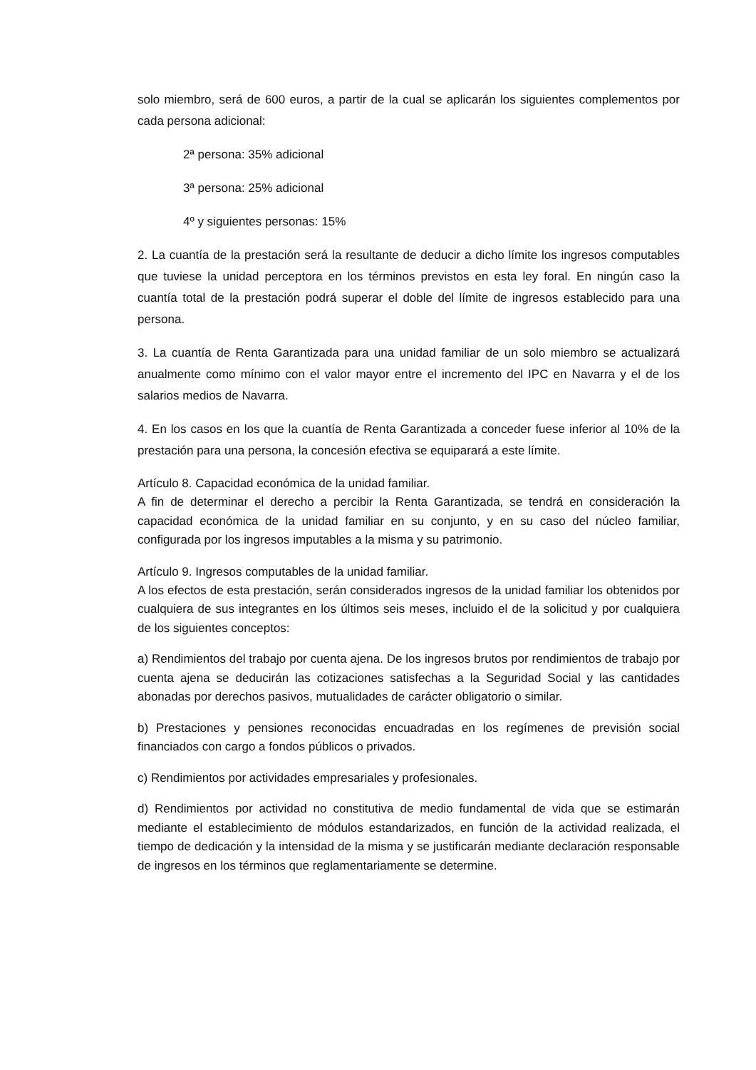solo miembro, será de 600 euros, a partir de la cual se aplicarán los siguientes complementos por cada persona adicional:
2ª persona: 35% adicional
3ª persona: 25% adicional
4º y siguientes personas: 15%
2. La cuantía de la prestación será la resultante de deducir a dicho límite los ingresos computables que tuviese la unidad perceptora en los términos previstos en esta ley foral. En ningún caso la cuantía total de la prestación podrá superar el doble del límite de ingresos establecido para una persona.
3. La cuantía de Renta Garantizada para una unidad familiar de un solo miembro se actualizará anualmente como mínimo con el valor mayor entre el incremento del IPC en Navarra y el de los salarios medios de Navarra.
4. En los casos en los que la cuantía de Renta Garantizada a conceder fuese inferior al 10% de la prestación para una persona, la concesión efectiva se equiparará a este límite.
Artículo 8. Capacidad económica de la unidad familiar.
A fin de determinar el derecho a percibir la Renta Garantizada, se tendrá en consideración la capacidad económica de la unidad familiar en su conjunto, y en su caso del núcleo familiar, configurada por los ingresos imputables a la misma y su patrimonio.
Artículo 9. Ingresos computables de la unidad familiar.
A los efectos de esta prestación, serán considerados ingresos de la unidad familiar los obtenidos por cualquiera de sus integrantes en los últimos seis meses, incluido el de la solicitud y por cualquiera de los siguientes conceptos:
a) Rendimientos del trabajo por cuenta ajena. De los ingresos brutos por rendimientos de trabajo por cuenta ajena se deducirán las cotizaciones satisfechas a la Seguridad Social y las cantidades abonadas por derechos pasivos, mutualidades de carácter obligatorio o similar.
b) Prestaciones y pensiones reconocidas encuadradas en los regímenes de previsión social financiados con cargo a fondos públicos o privados.
c) Rendimientos por actividades empresariales y profesionales.
d) Rendimientos por actividad no constitutiva de medio fundamental de vida que se estimarán mediante el establecimiento de módulos estandarizados, en función de la actividad realizada, el tiempo de dedicación y la intensidad de la misma y se justificarán mediante declaración responsable de ingresos en los términos que reglamentariamente se determine.